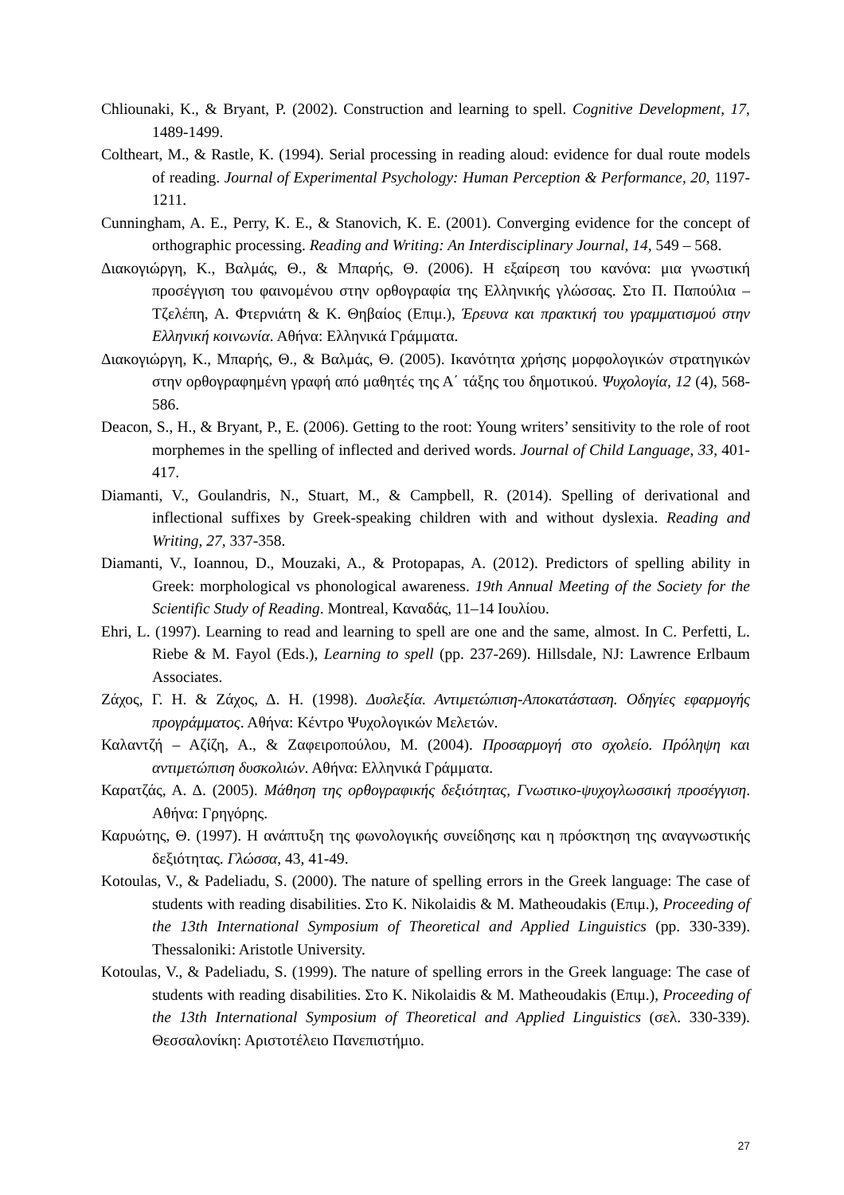Chliounaki, K., & Bryant, P. (2002). Construction and learning to spell. Cognitive Development, 17, 1489-1499.
Coltheart, M., & Rastle, K. (1994). Serial processing in reading aloud: evidence for dual route models of reading. Journal of Experimental Psychology: Human Perception & Performance, 20, 1197-1211.
Cunningham, A. E., Perry, K. E., & Stanovich, K. E. (2001). Converging evidence for the concept of orthographic processing. Reading and Writing: An Interdisciplinary Journal, 14, 549 – 568.
Διακογιώργη, Κ., Βαλμάς, Θ., & Μπαρής, Θ. (2006). Η εξαίρεση του κανόνα: μια γνωστική προσέγγιση του φαινομένου στην ορθογραφία της Ελληνικής γλώσσας. Στο Π. Παπούλια – Τζελέπη, Α. Φτερνιάτη & Κ. Θηβαίος (Επιμ.), Έρευνα και πρακτική του γραμματισμού στην Ελληνική κοινωνία. Αθήνα: Ελληνικά Γράμματα.
Διακογιώργη, Κ., Μπαρής, Θ., & Βαλμάς, Θ. (2005). Ικανότητα χρήσης μορφολογικών στρατηγικών στην ορθογραφημένη γραφή από μαθητές της Α΄ τάξης του δημοτικού. Ψυχολογία, 12 (4), 568-586.
Deacon, S., H., & Bryant, P., E. (2006). Getting to the root: Young writers’ sensitivity to the role of root morphemes in the spelling of inflected and derived words. Journal of Child Language, 33, 401-417.
Diamanti, V., Goulandris, N., Stuart, M., & Campbell, R. (2014). Spelling of derivational and inflectional suffixes by Greek-speaking children with and without dyslexia. Reading and Writing, 27, 337-358.
Diamanti, V., Ioannou, D., Mouzaki, A., & Protopapas, A. (2012). Predictors of spelling ability in Greek: morphological vs phonological awareness. 19th Annual Meeting of the Society for the Scientific Study of Reading. Montreal, Καναδάς, 11–14 Ιουλίου.
Ehri, L. (1997). Learning to read and learning to spell are one and the same, almost. In C. Perfetti, L. Riebe & M. Fayol (Eds.), Learning to spell (pp. 237-269). Hillsdale, NJ: Lawrence Erlbaum Associates.
Ζάχος, Γ. Η. & Ζάχος, Δ. Η. (1998). Δυσλεξία. Αντιμετώπιση-Αποκατάσταση. Οδηγίες εφαρμογής προγράμματος. Αθήνα: Κέντρο Ψυχολογικών Μελετών.
Καλαντζή – Αζίζη, Α., & Ζαφειροπούλου, Μ. (2004). Προσαρμογή στο σχολείο. Πρόληψη και αντιμετώπιση δυσκολιών. Αθήνα: Ελληνικά Γράμματα.
Καρατζάς, Α. Δ. (2005). Μάθηση της ορθογραφικής δεξιότητας, Γνωστικο-ψυχογλωσσική προσέγγιση. Αθήνα: Γρηγόρης.
Καρυώτης, Θ. (1997). Η ανάπτυξη της φωνολογικής συνείδησης και η πρόσκτηση της αναγνωστικής δεξιότητας. Γλώσσα, 43, 41-49.
Kotoulas, V., & Padeliadu, S. (2000). The nature of spelling errors in the Greek language: The case of students with reading disabilities. Στο K. Nikolaidis & M. Matheoudakis (Επιμ.), Proceeding of the 13th International Symposium of Theoretical and Applied Linguistics (pp. 330-339). Thessaloniki: Aristotle University.
Kotoulas, V., & Padeliadu, S. (1999). The nature of spelling errors in the Greek language: The case of students with reading disabilities. Στο K. Nikolaidis & M. Matheoudakis (Επιμ.), Proceeding of the 13th International Symposium of Theoretical and Applied Linguistics (σελ. 330-339). Θεσσαλονίκη: Αριστοτέλειο Πανεπιστήμιο.
27